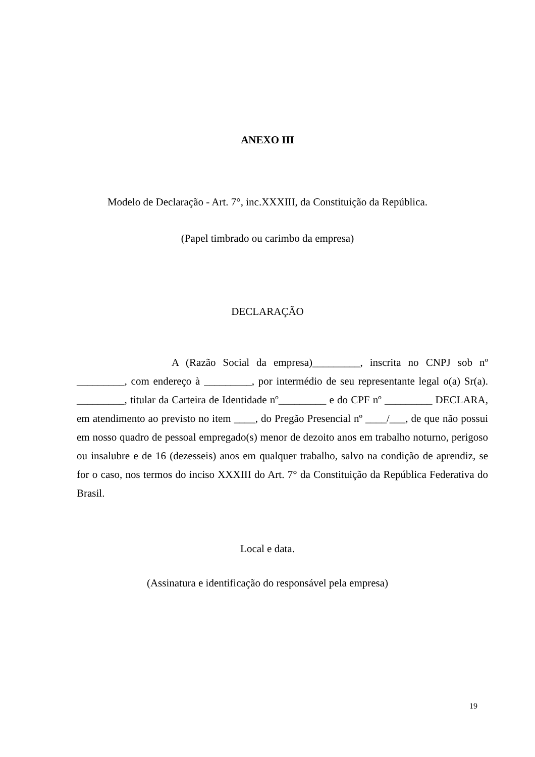ANEXO III
Modelo de Declaração - Art. 7°, inc.XXXIII, da Constituição da República.
(Papel timbrado ou carimbo da empresa)
DECLARAÇÃO
A (Razão Social da empresa)_________, inscrita no CNPJ sob nº _________, com endereço à _________, por intermédio de seu representante legal o(a) Sr(a). _________, titular da Carteira de Identidade nº_________ e do CPF nº _________ DECLARA, em atendimento ao previsto no item ____, do Pregão Presencial nº ____/___, de que não possui em nosso quadro de pessoal empregado(s) menor de dezoito anos em trabalho noturno, perigoso ou insalubre e de 16 (dezesseis) anos em qualquer trabalho, salvo na condição de aprendiz, se for o caso, nos termos do inciso XXXIII do Art. 7° da Constituição da República Federativa do Brasil.
Local e data.
(Assinatura e identificação do responsável pela empresa)
19